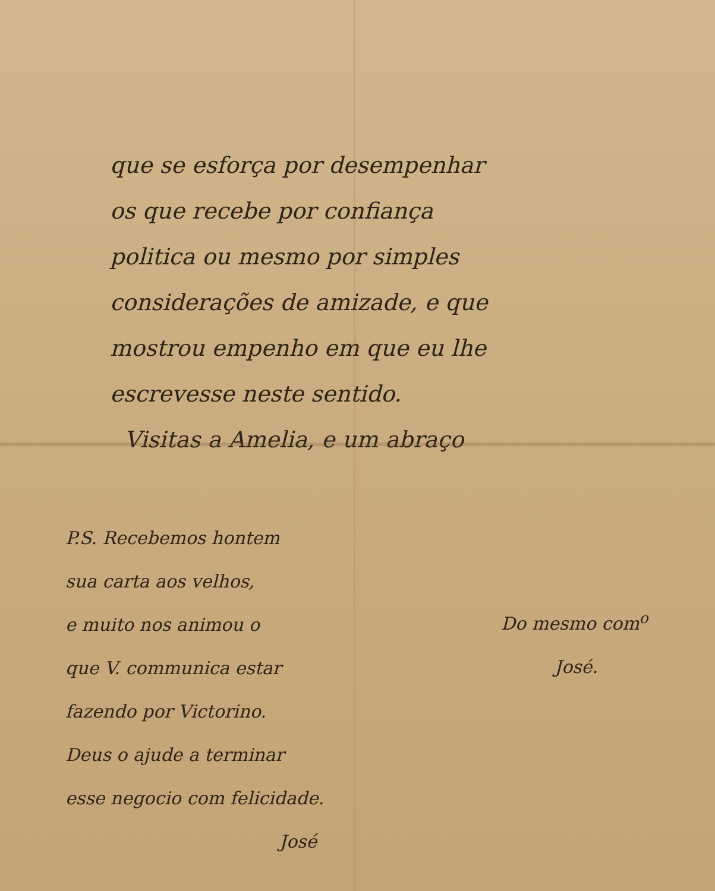que se esforça por desempenhar
os que recebe por confiança
politica ou mesmo por simples
considerações de amizade, e que
mostrou empenho em que eu lhe
escrevesse neste sentido.
Visitas a Amelia, e um abraço
P.S. Recebemos hontem
sua carta aos velhos,
e muito nos animou o
que V. communica estar
fazendo por Victorino.
Deus o ajude a terminar
esse negocio com felicidade.
José
Do mesmo com<sup>o</sup>
José.